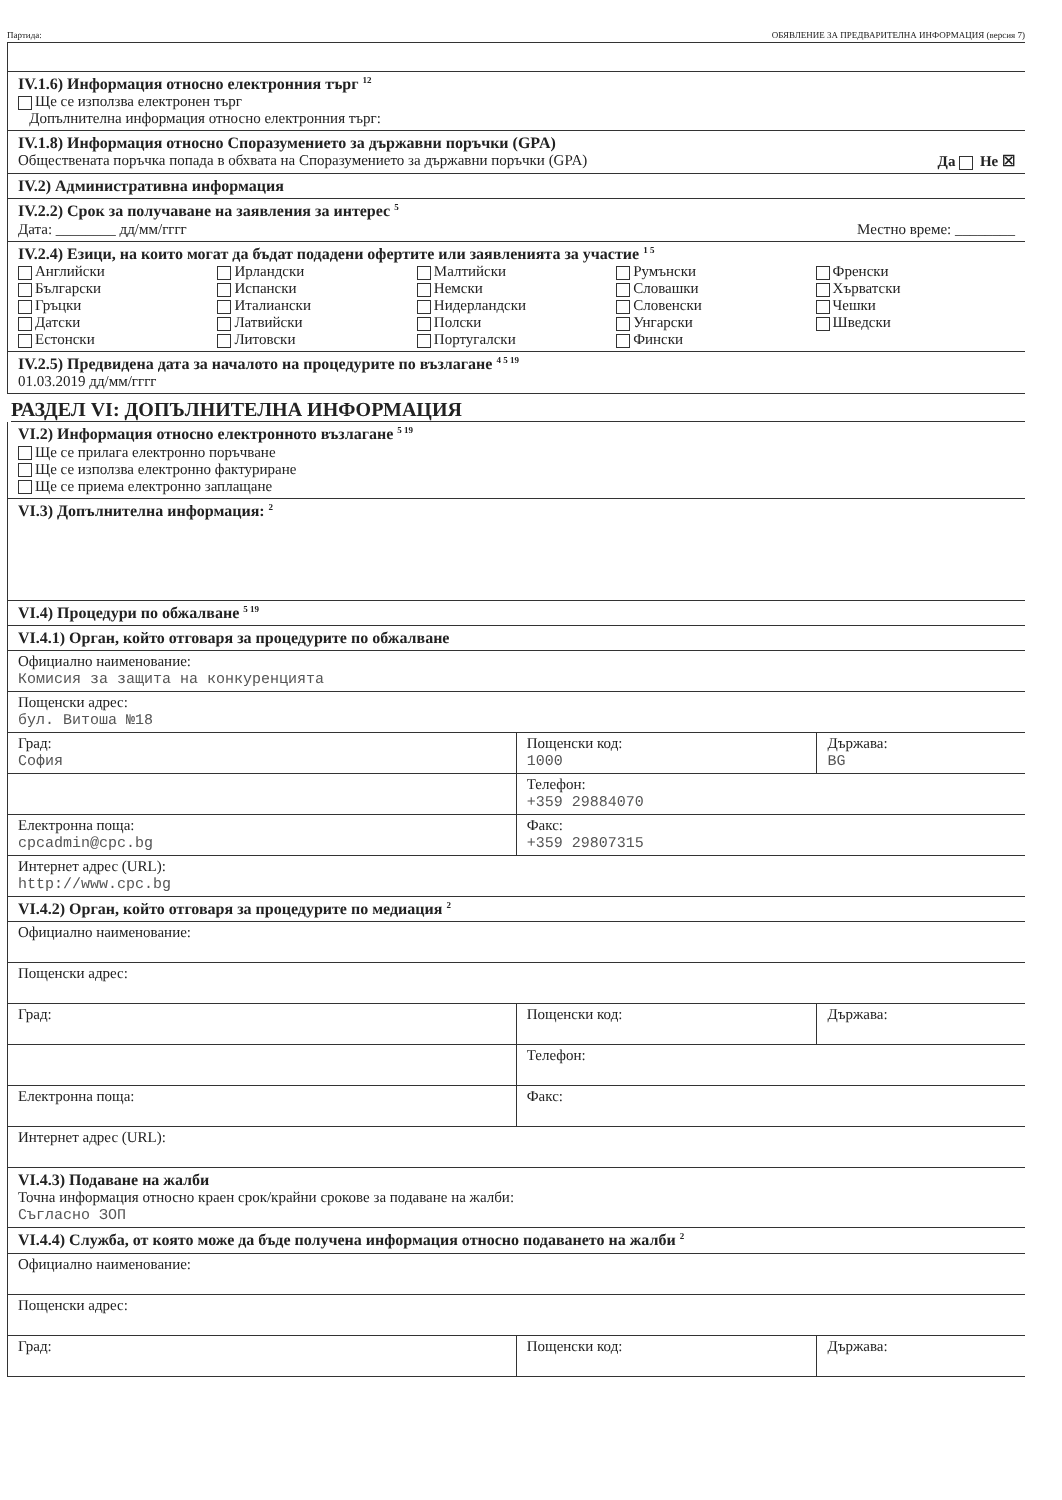Партида: ОБЯВЛЕНИЕ ЗА ПРЕДВАРИТЕЛНА ИНФОРМАЦИЯ (версия 7)
IV.1.6) Информация относно електронния търг <sup>12</sup>
Ще се използва електронен търг
Допълнителна информация относно електронния търг:
IV.1.8) Информация относно Споразумението за държавни поръчки (GPA)
Обществената поръчка попада в обхвата на Споразумението за държавни поръчки (GPA) Да Не ☒
IV.2) Административна информация
IV.2.2) Срок за получаване на заявления за интерес <sup>5</sup>
Дата: ________ дд/мм/гггг Местно време: ________
IV.2.4) Езици, на които могат да бъдат подадени офертите или заявленията за участие <sup>1 5</sup>
Английски
Български
Гръцки
Датски
Естонски
Ирландски
Испански
Италиански
Латвийски
Литовски
Малтийски
Немски
Нидерландски
Полски
Португалски
Румънски
Словашки
Словенски
Унгарски
Фински
Френски
Хърватски
Чешки
Шведски
IV.2.5) Предвидена дата за началото на процедурите по възлагане <sup>4 5 19</sup>
01.03.2019 дд/мм/гггг
РАЗДЕЛ VI: ДОПЪЛНИТЕЛНА ИНФОРМАЦИЯ
VI.2) Информация относно електронното възлагане <sup>5 19</sup>
Ще се прилага електронно поръчване
Ще се използва електронно фактуриране
Ще се приема електронно заплащане
VI.3) Допълнителна информация: <sup>2</sup>
VI.4) Процедури по обжалване <sup>5 19</sup>
VI.4.1) Орган, който отговаря за процедурите по обжалване
| Официално наименование: Комисия за защита на конкуренцията | | |
| Пощенски адрес: бул. Витоша №18 | | |
| Град: София | Пощенски код: 1000 | Държава: BG |
| | Телефон: +359 29884070 | |
| Електронна поща: cpcadmin@cpc.bg | Факс: +359 29807315 | |
| Интернет адрес (URL): http://www.cpc.bg | | |
VI.4.2) Орган, който отговаря за процедурите по медиация <sup>2</sup>
| Официално наименование: | | |
| Пощенски адрес: | | |
| Град: | Пощенски код: | Държава: |
| | Телефон: | |
| Електронна поща: | Факс: | |
| Интернет адрес (URL): | | |
VI.4.3) Подаване на жалби
Точна информация относно краен срок/крайни срокове за подаване на жалби:
Съгласно ЗОП
VI.4.4) Служба, от която може да бъде получена информация относно подаването на жалби <sup>2</sup>
| Официално наименование: | | |
| Пощенски адрес: | | |
| Град: | Пощенски код: | Държава: |